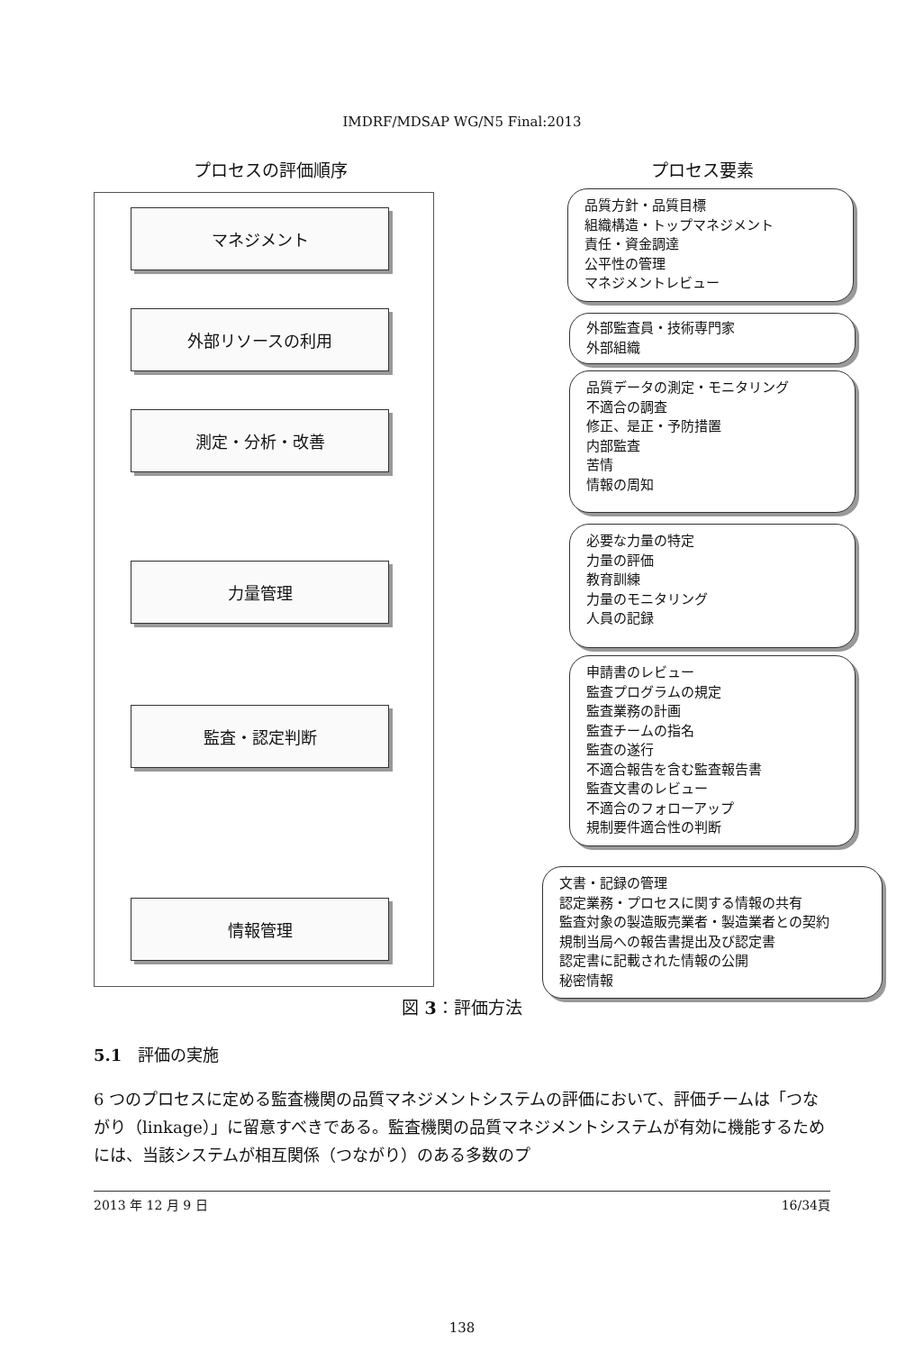IMDRF/MDSAP WG/N5 Final:2013
プロセスの評価順序 プロセス要素
マネジメント
外部リソースの利用
測定・分析・改善
力量管理
監査・認定判断
情報管理
品質方針・品質目標
組織構造・トップマネジメント
責任・資金調達
公平性の管理
マネジメントレビュー
外部監査員・技術専門家
外部組織
品質データの測定・モニタリング
不適合の調査
修正、是正・予防措置
内部監査
苦情
情報の周知
必要な力量の特定
力量の評価
教育訓練
力量のモニタリング
人員の記録
申請書のレビュー
監査プログラムの規定
監査業務の計画
監査チームの指名
監査の遂行
不適合報告を含む監査報告書
監査文書のレビュー
不適合のフォローアップ
規制要件適合性の判断
文書・記録の管理
認定業務・プロセスに関する情報の共有
監査対象の製造販売業者・製造業者との契約
規制当局への報告書提出及び認定書
認定書に記載された情報の公開
秘密情報
図 3：評価方法
5.1　評価の実施
6 つのプロセスに定める監査機関の品質マネジメントシステムの評価において、評価チームは「つながり（linkage）」に留意すべきである。監査機関の品質マネジメントシステムが有効に機能するためには、当該システムが相互関係（つながり）のある多数のプ
2013 年 12 月 9 日 16/34頁
138